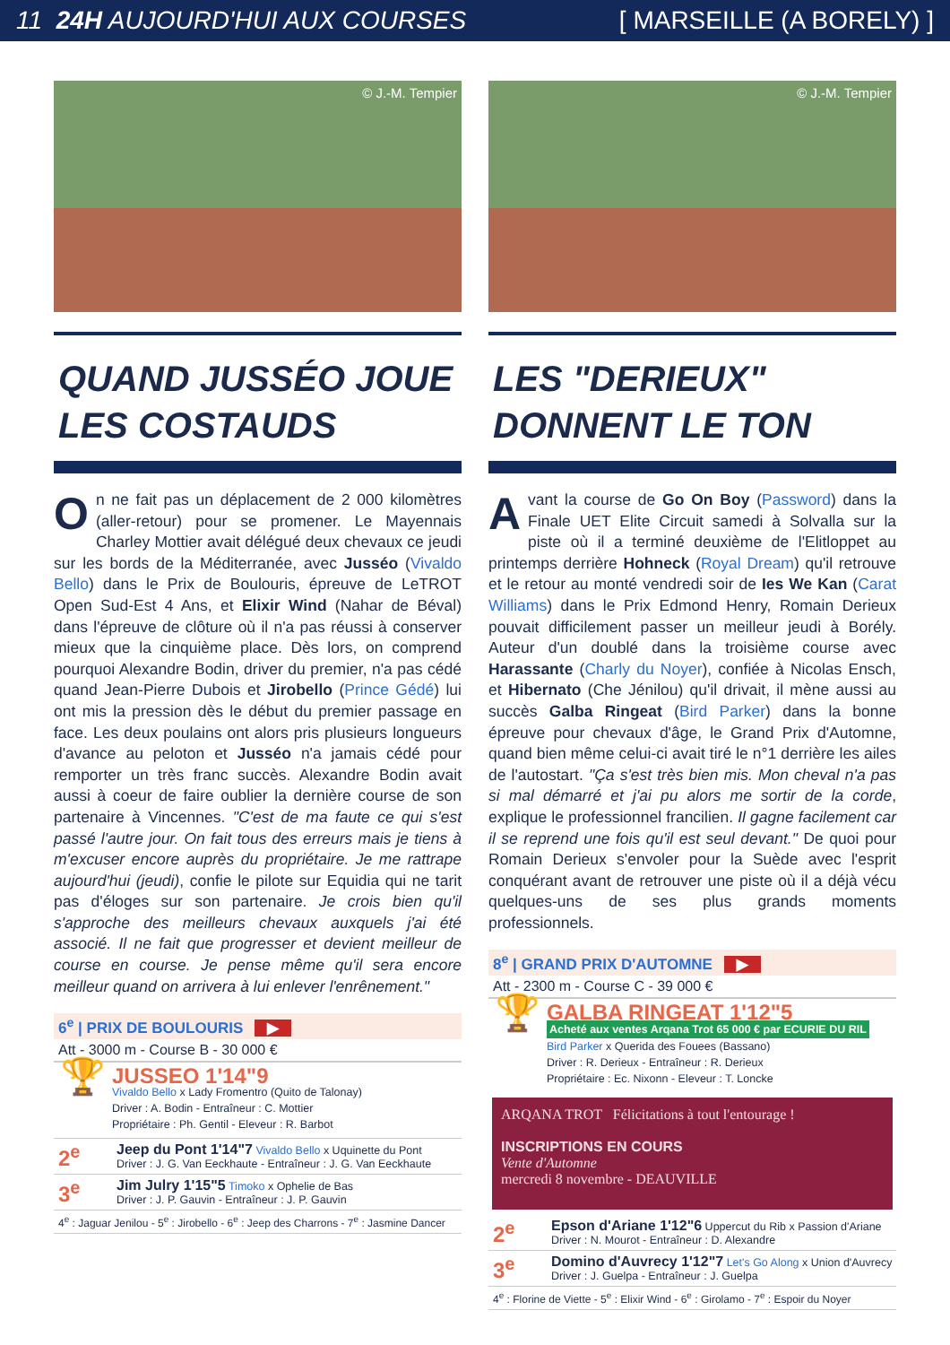11 24H AUJOURD'HUI AUX COURSES
[ MARSEILLE (A BORELY) ]
© J.-M. Tempier
QUAND JUSSÉO JOUE LES COSTAUDS
On ne fait pas un déplacement de 2 000 kilomètres (aller-retour) pour se promener. Le Mayennais Charley Mottier avait délégué deux chevaux ce jeudi sur les bords de la Méditerranée, avec Jusséo (Vivaldo Bello) dans le Prix de Boulouris, épreuve de LeTROT Open Sud-Est 4 Ans, et Elixir Wind (Nahar de Béval) dans l'épreuve de clôture où il n'a pas réussi à conserver mieux que la cinquième place. Dès lors, on comprend pourquoi Alexandre Bodin, driver du premier, n'a pas cédé quand Jean-Pierre Dubois et Jirobello (Prince Gédé) lui ont mis la pression dès le début du premier passage en face. Les deux poulains ont alors pris plusieurs longueurs d'avance au peloton et Jusséo n'a jamais cédé pour remporter un très franc succès. Alexandre Bodin avait aussi à coeur de faire oublier la dernière course de son partenaire à Vincennes. "C'est de ma faute ce qui s'est passé l'autre jour. On fait tous des erreurs mais je tiens à m'excuser encore auprès du propriétaire. Je me rattrape aujourd'hui (jeudi), confie le pilote sur Equidia qui ne tarit pas d'éloges sur son partenaire. Je crois bien qu'il s'approche des meilleurs chevaux auxquels j'ai été associé. Il ne fait que progresser et devient meilleur de course en course. Je pense même qu'il sera encore meilleur quand on arrivera à lui enlever l'enrênement."
6<sup>e</sup> | PRIX DE BOULOURIS ▶
Att - 3000 m - Course B - 30 000 €
🏆
JUSSEO 1'14"9
Vivaldo Bello x Lady Fromentro (Quito de Talonay)
Driver : A. Bodin - Entraîneur : C. Mottier
Propriétaire : Ph. Gentil - Eleveur : R. Barbot
2<sup>e</sup>
Jeep du Pont 1'14"7 Vivaldo Bello x Uquinette du Pont
Driver : J. G. Van Eeckhaute - Entraîneur : J. G. Van Eeckhaute
3<sup>e</sup>
Jim Julry 1'15"5 Timoko x Ophelie de Bas
Driver : J. P. Gauvin - Entraîneur : J. P. Gauvin
4<sup>e</sup> : Jaguar Jenilou - 5<sup>e</sup> : Jirobello - 6<sup>e</sup> : Jeep des Charrons - 7<sup>e</sup> : Jasmine Dancer
© J.-M. Tempier
LES "DERIEUX" DONNENT LE TON
Avant la course de Go On Boy (Password) dans la Finale UET Elite Circuit samedi à Solvalla sur la piste où il a terminé deuxième de l'Elitloppet au printemps derrière Hohneck (Royal Dream) qu'il retrouve et le retour au monté vendredi soir de Ies We Kan (Carat Williams) dans le Prix Edmond Henry, Romain Derieux pouvait difficilement passer un meilleur jeudi à Borély. Auteur d'un doublé dans la troisième course avec Harassante (Charly du Noyer), confiée à Nicolas Ensch, et Hibernato (Che Jénilou) qu'il drivait, il mène aussi au succès Galba Ringeat (Bird Parker) dans la bonne épreuve pour chevaux d'âge, le Grand Prix d'Automne, quand bien même celui-ci avait tiré le n°1 derrière les ailes de l'autostart. "Ça s'est très bien mis. Mon cheval n'a pas si mal démarré et j'ai pu alors me sortir de la corde, explique le professionnel francilien. Il gagne facilement car il se reprend une fois qu'il est seul devant." De quoi pour Romain Derieux s'envoler pour la Suède avec l'esprit conquérant avant de retrouver une piste où il a déjà vécu quelques-uns de ses plus grands moments professionnels.
8<sup>e</sup> | GRAND PRIX D'AUTOMNE ▶
Att - 2300 m - Course C - 39 000 €
🏆
GALBA RINGEAT 1'12"5
Acheté aux ventes Arqana Trot 65 000 € par ECURIE DU RIL
Bird Parker x Querida des Fouees (Bassano)
Driver : R. Derieux - Entraîneur : R. Derieux
Propriétaire : Ec. Nixonn - Eleveur : T. Loncke
ARQANA TROT Félicitations à tout l'entourage !
INSCRIPTIONS EN COURS
Vente d'Automne
mercredi 8 novembre - DEAUVILLE
2<sup>e</sup>
Epson d'Ariane 1'12"6 Uppercut du Rib x Passion d'Ariane
Driver : N. Mourot - Entraîneur : D. Alexandre
3<sup>e</sup>
Domino d'Auvrecy 1'12"7 Let's Go Along x Union d'Auvrecy
Driver : J. Guelpa - Entraîneur : J. Guelpa
4<sup>e</sup> : Florine de Viette - 5<sup>e</sup> : Elixir Wind - 6<sup>e</sup> : Girolamo - 7<sup>e</sup> : Espoir du Noyer